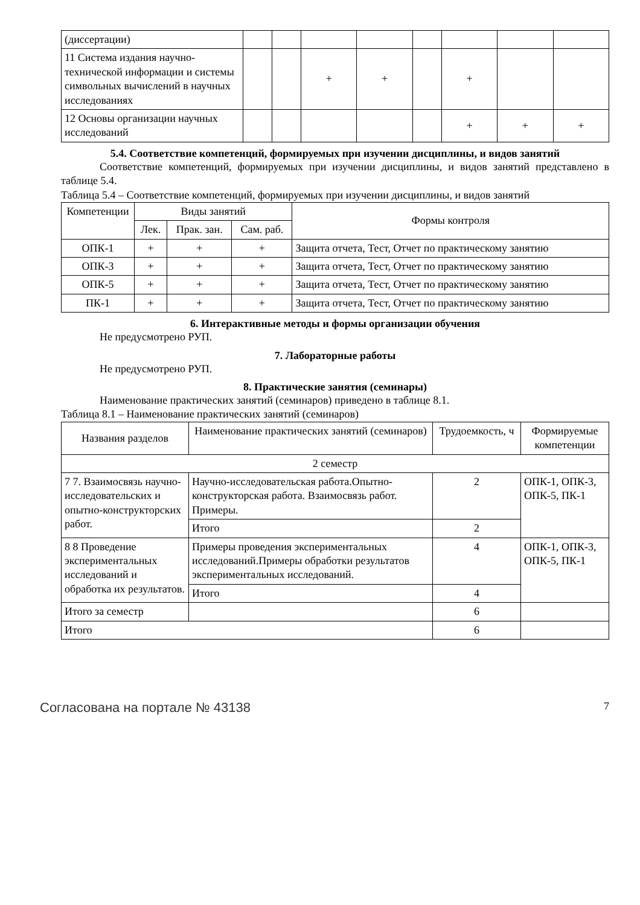| (диссертации) | | | | | | | | |
| 11 Система издания научно-технической информации и системы символьных вычислений в научных исследованиях | | | + | + | | + | | |
| 12 Основы организации научных исследований | | | | | | + | + | + |
5.4. Соответствие компетенций, формируемых при изучении дисциплины, и видов занятий
Соответствие компетенций, формируемых при изучении дисциплины, и видов занятий представлено в таблице 5.4.
Таблица 5.4 – Соответствие компетенций, формируемых при изучении дисциплины, и видов занятий
| Компетенции | Виды занятий | | | Формы контроля |
| --- | --- | --- | --- | --- |
| | Лек. | Прак. зан. | Сам. раб. | |
| ОПК-1 | + | + | + | Защита отчета, Тест, Отчет по практическому занятию |
| ОПК-3 | + | + | + | Защита отчета, Тест, Отчет по практическому занятию |
| ОПК-5 | + | + | + | Защита отчета, Тест, Отчет по практическому занятию |
| ПК-1 | + | + | + | Защита отчета, Тест, Отчет по практическому занятию |
6. Интерактивные методы и формы организации обучения
Не предусмотрено РУП.
7. Лабораторные работы
Не предусмотрено РУП.
8. Практические занятия (семинары)
Наименование практических занятий (семинаров) приведено в таблице 8.1.
Таблица 8.1 – Наименование практических занятий (семинаров)
| Названия разделов | Наименование практических занятий (семинаров) | Трудоемкость, ч | Формируемые компетенции |
| --- | --- | --- | --- |
| 2 семестр | | | |
| 7 7. Взаимосвязь научно-исследовательских и опытно-конструкторских работ. | Научно-исследовательская работа.Опытно-конструкторская работа. Взаимосвязь работ. Примеры. | 2 | ОПК-1, ОПК-3, ОПК-5, ПК-1 |
| | Итого | 2 | |
| 8 8 Проведение экспериментальных исследований и обработка их результатов. | Примеры проведения экспериментальных исследований.Примеры обработки результатов экспериментальных исследований. | 4 | ОПК-1, ОПК-3, ОПК-5, ПК-1 |
| | Итого | 4 | |
| Итого за семестр | | 6 | |
| Итого | | 6 | |
Согласована на портале № 43138 7